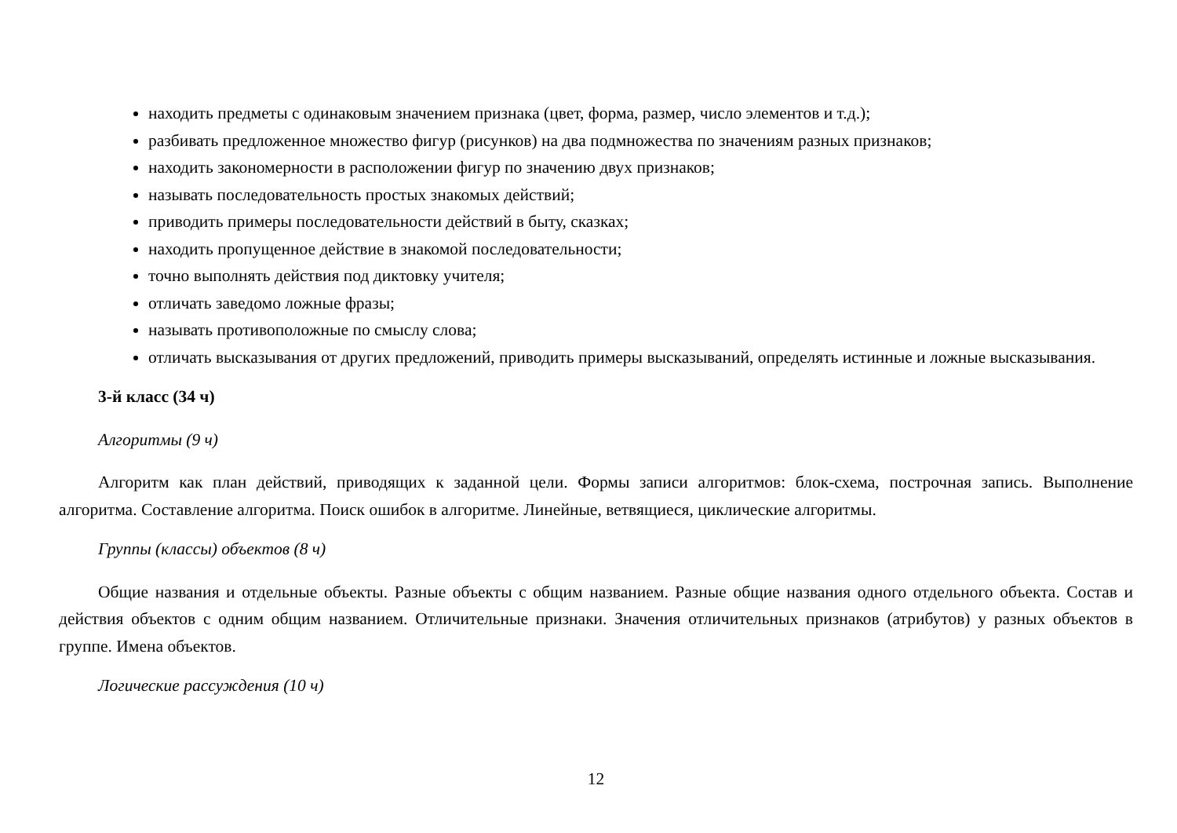находить предметы с одинаковым значением признака (цвет, форма, размер, число элементов и т.д.);
разбивать предложенное множество фигур (рисунков) на два подмножества по значениям разных признаков;
находить закономерности в расположении фигур по значению двух признаков;
называть последовательность простых знакомых действий;
приводить примеры последовательности действий в быту, сказках;
находить пропущенное действие в знакомой последовательности;
точно выполнять действия под диктовку учителя;
отличать заведомо ложные фразы;
называть противоположные по смыслу слова;
отличать высказывания от других предложений, приводить примеры высказываний, определять истинные и ложные высказывания.
3-й класс (34 ч)
Алгоритмы (9 ч)
Алгоритм как план действий, приводящих к заданной цели. Формы записи алгоритмов: блок-схема, построчная запись. Выполнение алгоритма. Составление алгоритма. Поиск ошибок в алгоритме. Линейные, ветвящиеся, циклические алгоритмы.
Группы (классы) объектов (8 ч)
Общие названия и отдельные объекты. Разные объекты с общим названием. Разные общие названия одного отдельного объекта. Состав и действия объектов с одним общим названием. Отличительные признаки. Значения отличительных признаков (атрибутов) у разных объектов в группе. Имена объектов.
Логические рассуждения (10 ч)
12